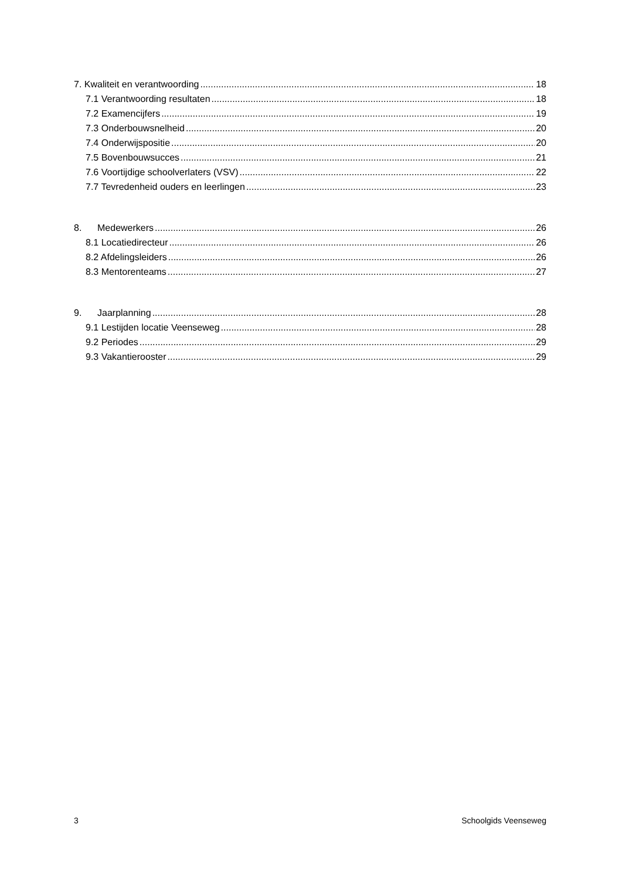7. Kwaliteit en verantwoording 18
7.1 Verantwoording resultaten 18
7.2 Examencijfers 19
7.3 Onderbouwsnelheid 20
7.4 Onderwijspositie 20
7.5 Bovenbouwsucces 21
7.6 Voortijdige schoolverlaters (VSV) 22
7.7 Tevredenheid ouders en leerlingen 23
8. Medewerkers 26
8.1 Locatiedirecteur 26
8.2 Afdelingsleiders 26
8.3 Mentorenteams 27
9. Jaarplanning 28
9.1 Lestijden locatie Veenseweg 28
9.2 Periodes 29
9.3 Vakantierooster 29
3 Schoolgids Veenseweg